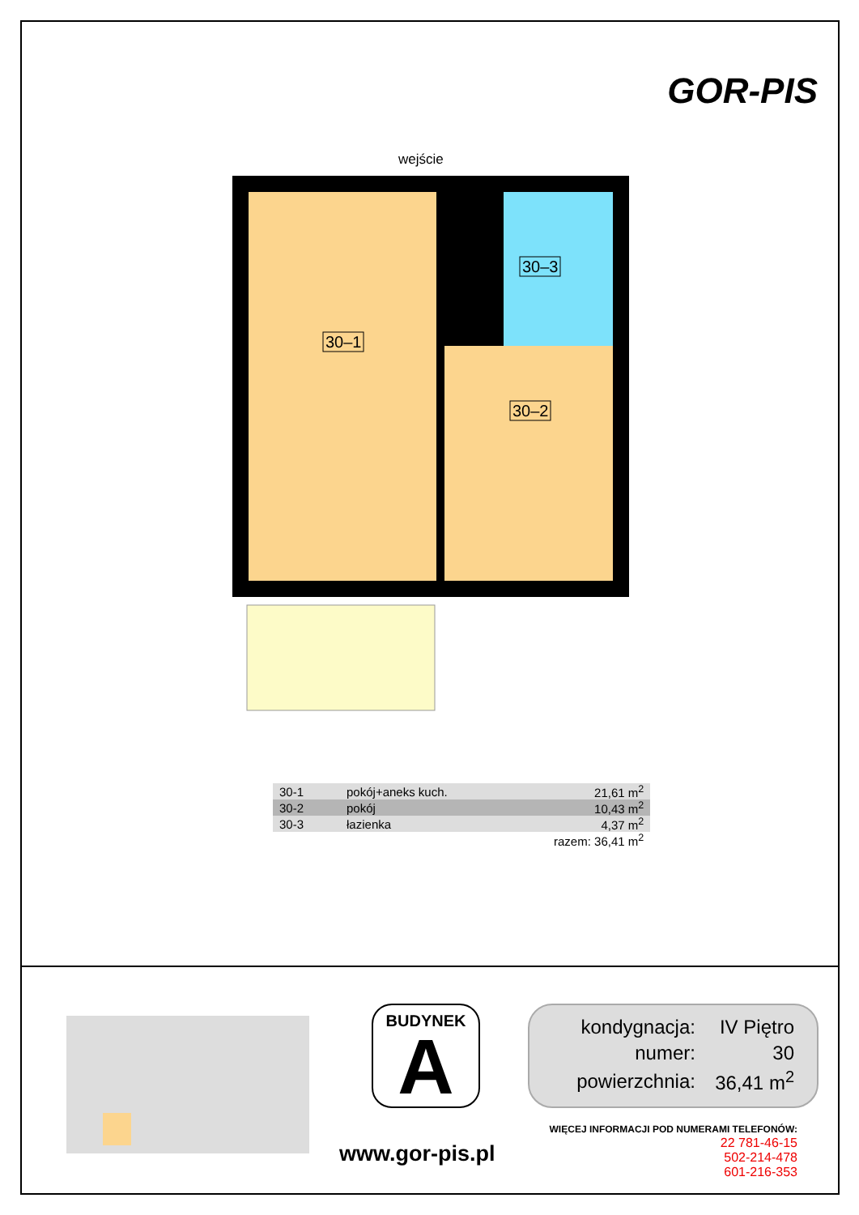GOR-PIS
wejście
30–1
30–2
30–3
| 30-1 | pokój+aneks kuch. | 21,61 m<sup>2</sup> |
| 30-2 | pokój | 10,43 m<sup>2</sup> |
| 30-3 | łazienka | 4,37 m<sup>2</sup> |
| | | razem: 36,41 m<sup>2</sup> |
BUDYNEK
A
| kondygnacja: | IV Piętro |
| numer: | 30 |
| powierzchnia: | 36,41 m<sup>2</sup> |
WIĘCEJ INFORMACJI POD NUMERAMI TELEFONÓW:
22 781-46-15
502-214-478
601-216-353
www.gor-pis.pl